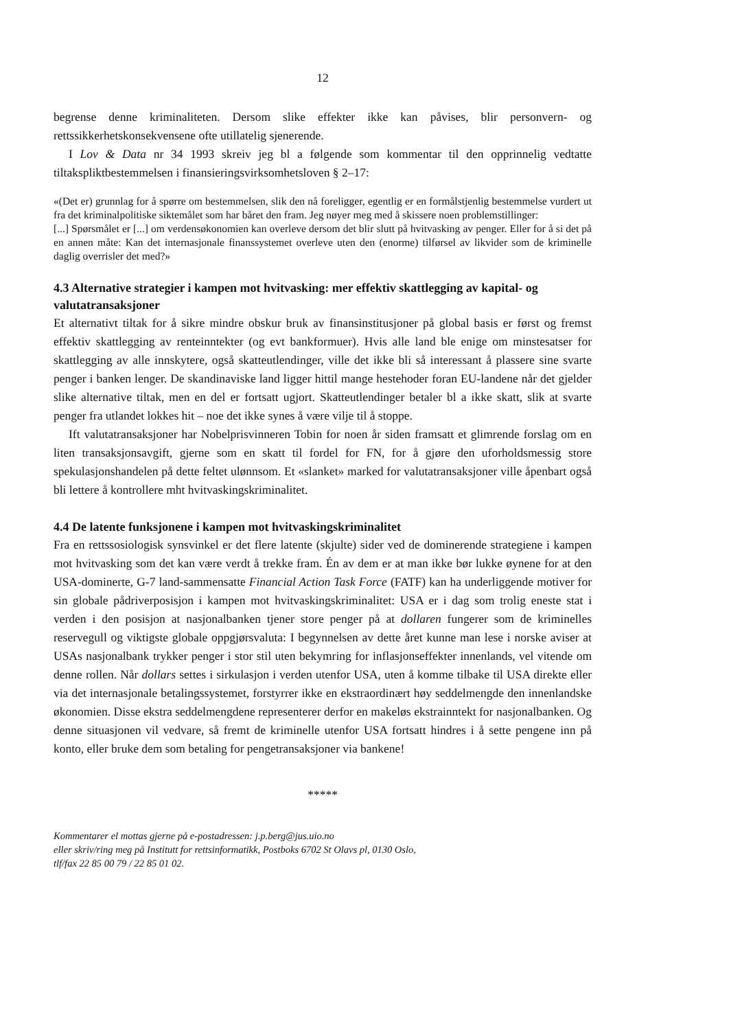12
begrense denne kriminaliteten. Dersom slike effekter ikke kan påvises, blir personvern- og rettssikkerhetskonsekvensene ofte utillatelig sjenerende.
I Lov & Data nr 34 1993 skreiv jeg bl a følgende som kommentar til den opprinnelig vedtatte tiltakspliktbestemmelsen i finansieringsvirksomhetsloven § 2–17:
«(Det er) grunnlag for å spørre om bestemmelsen, slik den nå foreligger, egentlig er en formålstjenlig bestemmelse vurdert ut fra det kriminalpolitiske siktemålet som har båret den fram. Jeg nøyer meg med å skissere noen problemstillinger:
[...] Spørsmålet er [...] om verdensøkonomien kan overleve dersom det blir slutt på hvitvasking av penger. Eller for å si det på en annen måte: Kan det internasjonale finanssystemet overleve uten den (enorme) tilførsel av likvider som de kriminelle daglig overrisler det med?»
4.3 Alternative strategier i kampen mot hvitvasking: mer effektiv skattlegging av kapital- og valutatransaksjoner
Et alternativt tiltak for å sikre mindre obskur bruk av finansinstitusjoner på global basis er først og fremst effektiv skattlegging av renteinntekter (og evt bankformuer). Hvis alle land ble enige om minstesatser for skattlegging av alle innskytere, også skatteutlendinger, ville det ikke bli så interessant å plassere sine svarte penger i banken lenger. De skandinaviske land ligger hittil mange hestehoder foran EU-landene når det gjelder slike alternative tiltak, men en del er fortsatt ugjort. Skatteutlendinger betaler bl a ikke skatt, slik at svarte penger fra utlandet lokkes hit – noe det ikke synes å være vilje til å stoppe.
Ift valutatransaksjoner har Nobelprisvinneren Tobin for noen år siden framsatt et glimrende forslag om en liten transaksjonsavgift, gjerne som en skatt til fordel for FN, for å gjøre den uforholdsmessig store spekulasjonshandelen på dette feltet ulønnsom. Et «slanket» marked for valutatransaksjoner ville åpenbart også bli lettere å kontrollere mht hvitvaskingskriminalitet.
4.4 De latente funksjonene i kampen mot hvitvaskingskriminalitet
Fra en rettssosiologisk synsvinkel er det flere latente (skjulte) sider ved de dominerende strategiene i kampen mot hvitvasking som det kan være verdt å trekke fram. Én av dem er at man ikke bør lukke øynene for at den USA-dominerte, G-7 land-sammensatte Financial Action Task Force (FATF) kan ha underliggende motiver for sin globale pådriverposisjon i kampen mot hvitvaskingskriminalitet: USA er i dag som trolig eneste stat i verden i den posisjon at nasjonalbanken tjener store penger på at dollaren fungerer som de kriminelles reservegull og viktigste globale oppgjørsvaluta: I begynnelsen av dette året kunne man lese i norske aviser at USAs nasjonalbank trykker penger i stor stil uten bekymring for inflasjonseffekter innenlands, vel vitende om denne rollen. Når dollars settes i sirkulasjon i verden utenfor USA, uten å komme tilbake til USA direkte eller via det internasjonale betalingssystemet, forstyrrer ikke en ekstraordinært høy seddelmengde den innenlandske økonomien. Disse ekstra seddelmengdene representerer derfor en makeløs ekstrainntekt for nasjonalbanken. Og denne situasjonen vil vedvare, så fremt de kriminelle utenfor USA fortsatt hindres i å sette pengene inn på konto, eller bruke dem som betaling for pengetransaksjoner via bankene!
*****
Kommentarer el mottas gjerne på e-postadressen: j.p.berg@jus.uio.no
eller skriv/ring meg på Institutt for rettsinformatikk, Postboks 6702 St Olavs pl, 0130 Oslo,
tlf/fax 22 85 00 79 / 22 85 01 02.